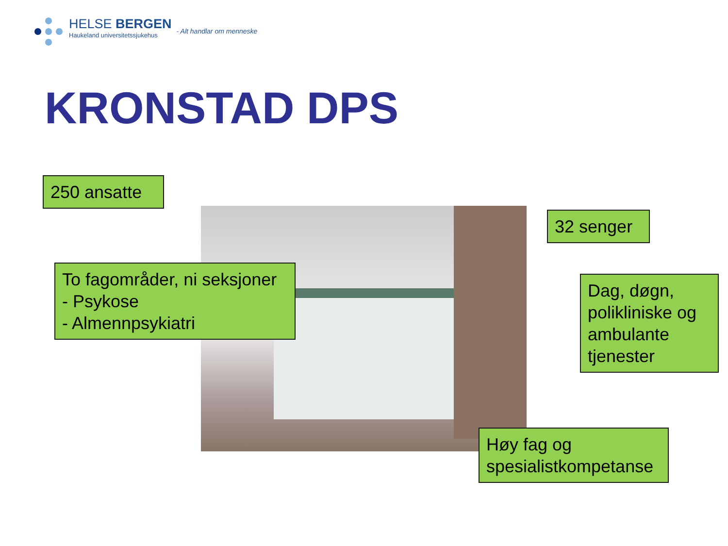HELSE BERGEN
Haukeland universitetssjukehus
- Alt handlar om menneske
KRONSTAD DPS
250 ansatte
To fagområder, ni seksjoner
- Psykose
- Almennpsykiatri
32 senger
Dag, døgn, polikliniske og ambulante tjenester
Høy fag og spesialistkompetanse